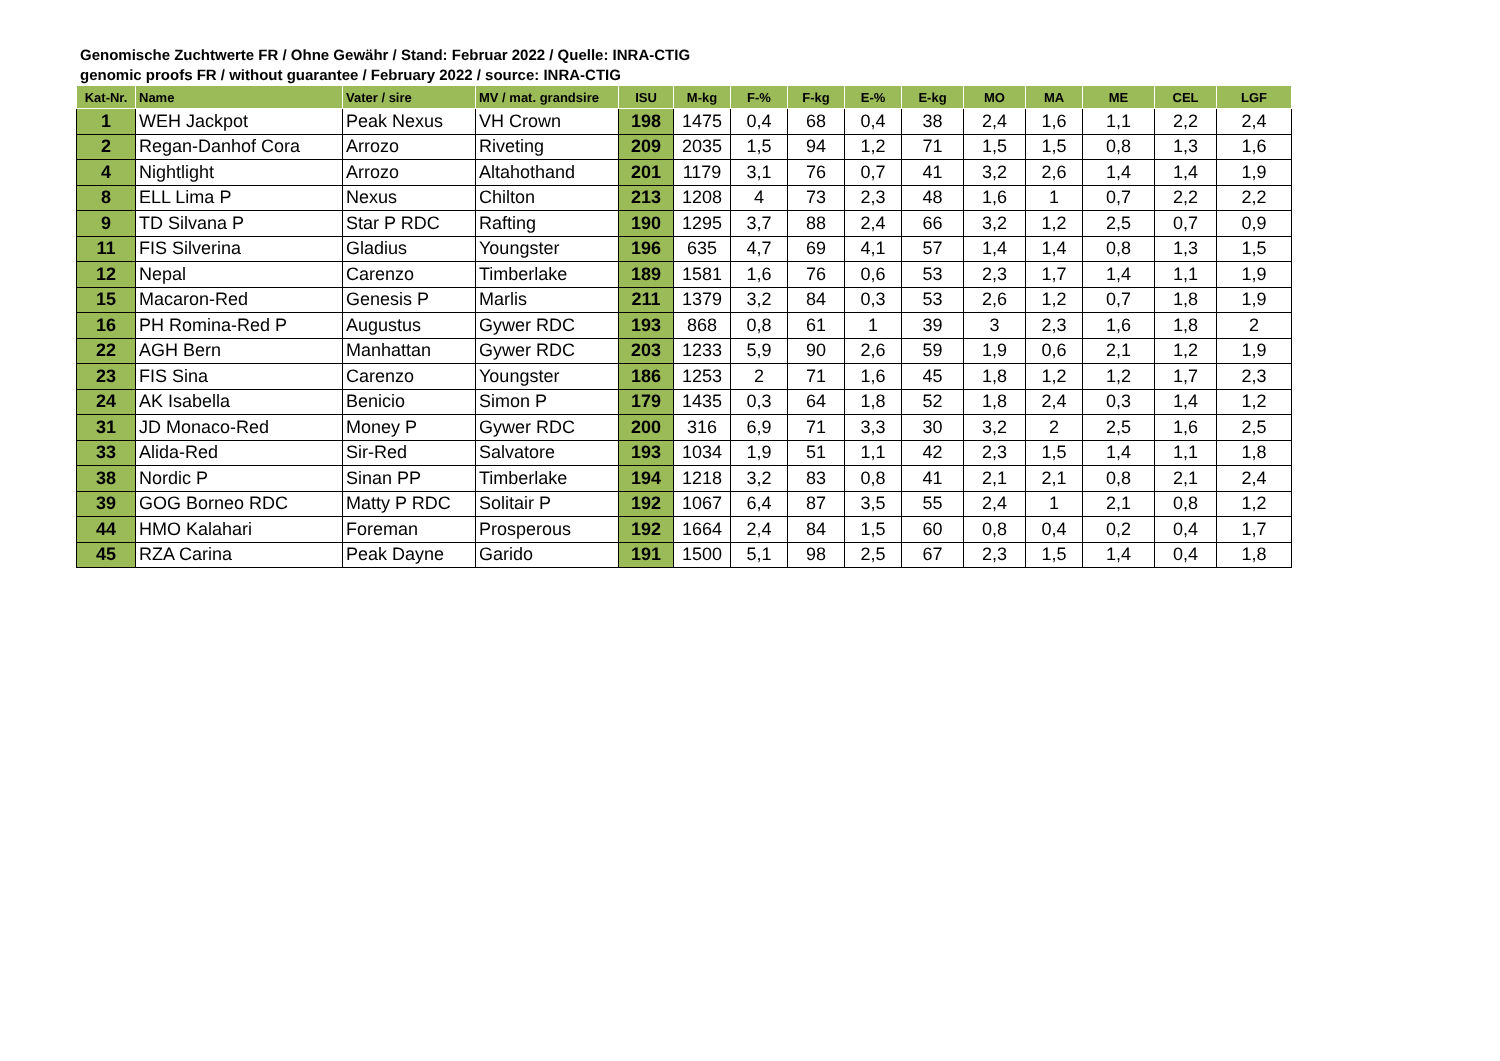Genomische Zuchtwerte FR / Ohne Gewähr / Stand: Februar 2022 / Quelle: INRA-CTIG
genomic proofs FR / without guarantee / February 2022 / source: INRA-CTIG
| Kat-Nr. | Name | Vater / sire | MV / mat. grandsire | ISU | M-kg | F-% | F-kg | E-% | E-kg | MO | MA | ME | CEL | LGF |
| --- | --- | --- | --- | --- | --- | --- | --- | --- | --- | --- | --- | --- | --- | --- |
| 1 | WEH Jackpot | Peak Nexus | VH Crown | 198 | 1475 | 0,4 | 68 | 0,4 | 38 | 2,4 | 1,6 | 1,1 | 2,2 | 2,4 |
| 2 | Regan-Danhof Cora | Arrozo | Riveting | 209 | 2035 | 1,5 | 94 | 1,2 | 71 | 1,5 | 1,5 | 0,8 | 1,3 | 1,6 |
| 4 | Nightlight | Arrozo | Altahothand | 201 | 1179 | 3,1 | 76 | 0,7 | 41 | 3,2 | 2,6 | 1,4 | 1,4 | 1,9 |
| 8 | ELL Lima P | Nexus | Chilton | 213 | 1208 | 4 | 73 | 2,3 | 48 | 1,6 | 1 | 0,7 | 2,2 | 2,2 |
| 9 | TD Silvana P | Star P RDC | Rafting | 190 | 1295 | 3,7 | 88 | 2,4 | 66 | 3,2 | 1,2 | 2,5 | 0,7 | 0,9 |
| 11 | FIS Silverina | Gladius | Youngster | 196 | 635 | 4,7 | 69 | 4,1 | 57 | 1,4 | 1,4 | 0,8 | 1,3 | 1,5 |
| 12 | Nepal | Carenzo | Timberlake | 189 | 1581 | 1,6 | 76 | 0,6 | 53 | 2,3 | 1,7 | 1,4 | 1,1 | 1,9 |
| 15 | Macaron-Red | Genesis P | Marlis | 211 | 1379 | 3,2 | 84 | 0,3 | 53 | 2,6 | 1,2 | 0,7 | 1,8 | 1,9 |
| 16 | PH Romina-Red P | Augustus | Gywer RDC | 193 | 868 | 0,8 | 61 | 1 | 39 | 3 | 2,3 | 1,6 | 1,8 | 2 |
| 22 | AGH Bern | Manhattan | Gywer RDC | 203 | 1233 | 5,9 | 90 | 2,6 | 59 | 1,9 | 0,6 | 2,1 | 1,2 | 1,9 |
| 23 | FIS Sina | Carenzo | Youngster | 186 | 1253 | 2 | 71 | 1,6 | 45 | 1,8 | 1,2 | 1,2 | 1,7 | 2,3 |
| 24 | AK Isabella | Benicio | Simon P | 179 | 1435 | 0,3 | 64 | 1,8 | 52 | 1,8 | 2,4 | 0,3 | 1,4 | 1,2 |
| 31 | JD Monaco-Red | Money P | Gywer RDC | 200 | 316 | 6,9 | 71 | 3,3 | 30 | 3,2 | 2 | 2,5 | 1,6 | 2,5 |
| 33 | Alida-Red | Sir-Red | Salvatore | 193 | 1034 | 1,9 | 51 | 1,1 | 42 | 2,3 | 1,5 | 1,4 | 1,1 | 1,8 |
| 38 | Nordic P | Sinan PP | Timberlake | 194 | 1218 | 3,2 | 83 | 0,8 | 41 | 2,1 | 2,1 | 0,8 | 2,1 | 2,4 |
| 39 | GOG Borneo RDC | Matty P RDC | Solitair P | 192 | 1067 | 6,4 | 87 | 3,5 | 55 | 2,4 | 1 | 2,1 | 0,8 | 1,2 |
| 44 | HMO Kalahari | Foreman | Prosperous | 192 | 1664 | 2,4 | 84 | 1,5 | 60 | 0,8 | 0,4 | 0,2 | 0,4 | 1,7 |
| 45 | RZA Carina | Peak Dayne | Garido | 191 | 1500 | 5,1 | 98 | 2,5 | 67 | 2,3 | 1,5 | 1,4 | 0,4 | 1,8 |